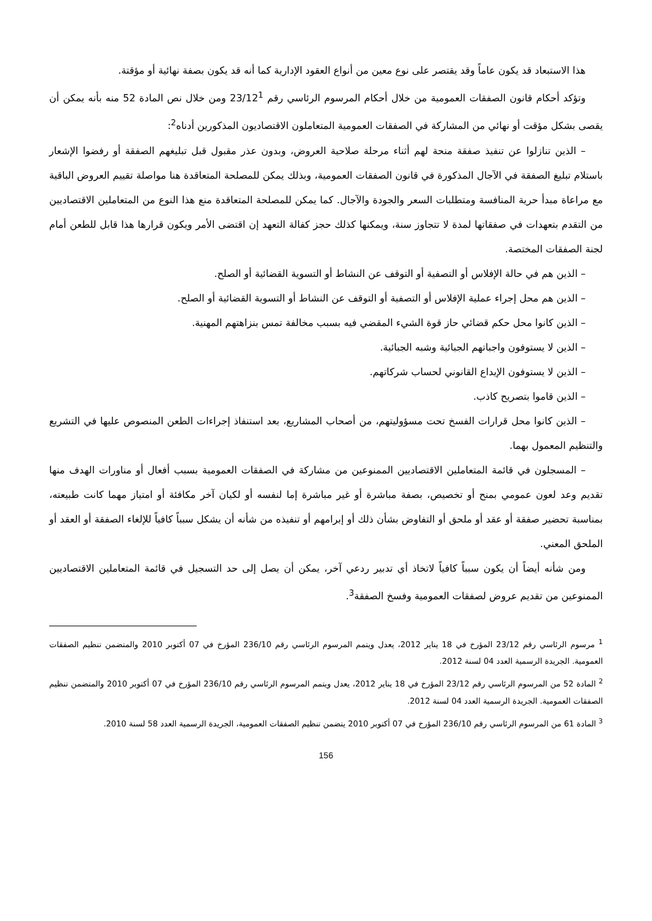هذا الاستبعاد قد يكون عاماً وقد يقتصر على نوع معين من أنواع العقود الإدارية كما أنه قد يكون بصفة نهائية أو مؤقتة.
وتؤكد أحكام قانون الصفقات العمومية من خلال أحكام المرسوم الرئاسي رقم 23/12<sup>1</sup> ومن خلال نص المادة 52 منه بأنه يمكن أن يقصى بشكل مؤقت أو نهائي من المشاركة في الصفقات العمومية المتعاملون الاقتصاديون المذكورين أدناه<sup>2</sup>:
– الذين تنازلوا عن تنفيذ صفقة منحة لهم أثناء مرحلة صلاحية العروض، وبدون عذر مقبول قبل تبليغهم الصفقة أو رفضوا الإشعار باستلام تبليغ الصفقة في الآجال المذكورة في قانون الصفقات العمومية، وبذلك يمكن للمصلحة المتعاقدة هنا مواصلة تقييم العروض الباقية مع مراعاة مبدأ حرية المنافسة ومتطلبات السعر والجودة والآجال. كما يمكن للمصلحة المتعاقدة منع هذا النوع من المتعاملين الاقتصاديين من التقدم بتعهدات في صفقاتها لمدة لا تتجاوز سنة، ويمكنها كذلك حجز كفالة التعهد إن اقتضى الأمر ويكون قرارها هذا قابل للطعن أمام لجنة الصفقات المختصة.
– الذين هم في حالة الإفلاس أو التصفية أو التوقف عن النشاط أو التسوية القضائية أو الصلح.
– الذين هم محل إجراء عملية الإفلاس أو التصفية أو التوقف عن النشاط أو التسوية القضائية أو الصلح.
– الذين كانوا محل حكم قضائي حاز قوة الشيء المقضي فيه بسبب مخالفة تمس بنزاهتهم المهنية.
– الذين لا يستوفون واجباتهم الجبائية وشبه الجبائية.
– الذين لا يستوفون الإيداع القانوني لحساب شركاتهم.
– الذين قاموا بتصريح كاذب.
– الذين كانوا محل قرارات الفسخ تحت مسؤوليتهم، من أصحاب المشاريع، بعد استنفاذ إجراءات الطعن المنصوص عليها في التشريع والتنظيم المعمول بهما.
– المسجلون في قائمة المتعاملين الاقتصاديين الممنوعين من مشاركة في الصفقات العمومية بسبب أفعال أو مناورات الهدف منها تقديم وعد لعون عمومي بمنح أو تخصيص، بصفة مباشرة أو غير مباشرة إما لنفسه أو لكيان آخر مكافئة أو امتياز مهما كانت طبيعته، بمناسبة تحضير صفقة أو عقد أو ملحق أو التفاوض بشأن ذلك أو إبرامهم أو تنفيذه من شأنه أن يشكل سبباً كافياً للإلغاء الصفقة أو العقد أو الملحق المعني.
ومن شأنه أيضاً أن يكون سبباً كافياً لاتخاذ أي تدبير ردعي آخر، يمكن أن يصل إلى حد التسجيل في قائمة المتعاملين الاقتصاديين الممنوعين من تقديم عروض لصفقات العمومية وفسخ الصفقة<sup>3</sup>.
<sup>1</sup> مرسوم الرئاسي رقم 23/12 المؤرخ في 18 يناير 2012، يعدل ويتمم المرسوم الرئاسي رقم 236/10 المؤرخ في 07 أكتوبر 2010 والمتضمن تنظيم الصفقات العمومية. الجريدة الرسمية العدد 04 لسنة 2012.
<sup>2</sup> المادة 52 من المرسوم الرئاسي رقم 23/12 المؤرخ في 18 يناير 2012، يعدل ويتمم المرسوم الرئاسي رقم 236/10 المؤرخ في 07 أكتوبر 2010 والمتضمن تنظيم الصفقات العمومية. الجريدة الرسمية العدد 04 لسنة 2012.
<sup>3</sup> المادة 61 من المرسوم الرئاسي رقم 236/10 المؤرخ في 07 أكتوبر 2010 يتضمن تنظيم الصفقات العمومية، الجريدة الرسمية العدد 58 لسنة 2010.
156